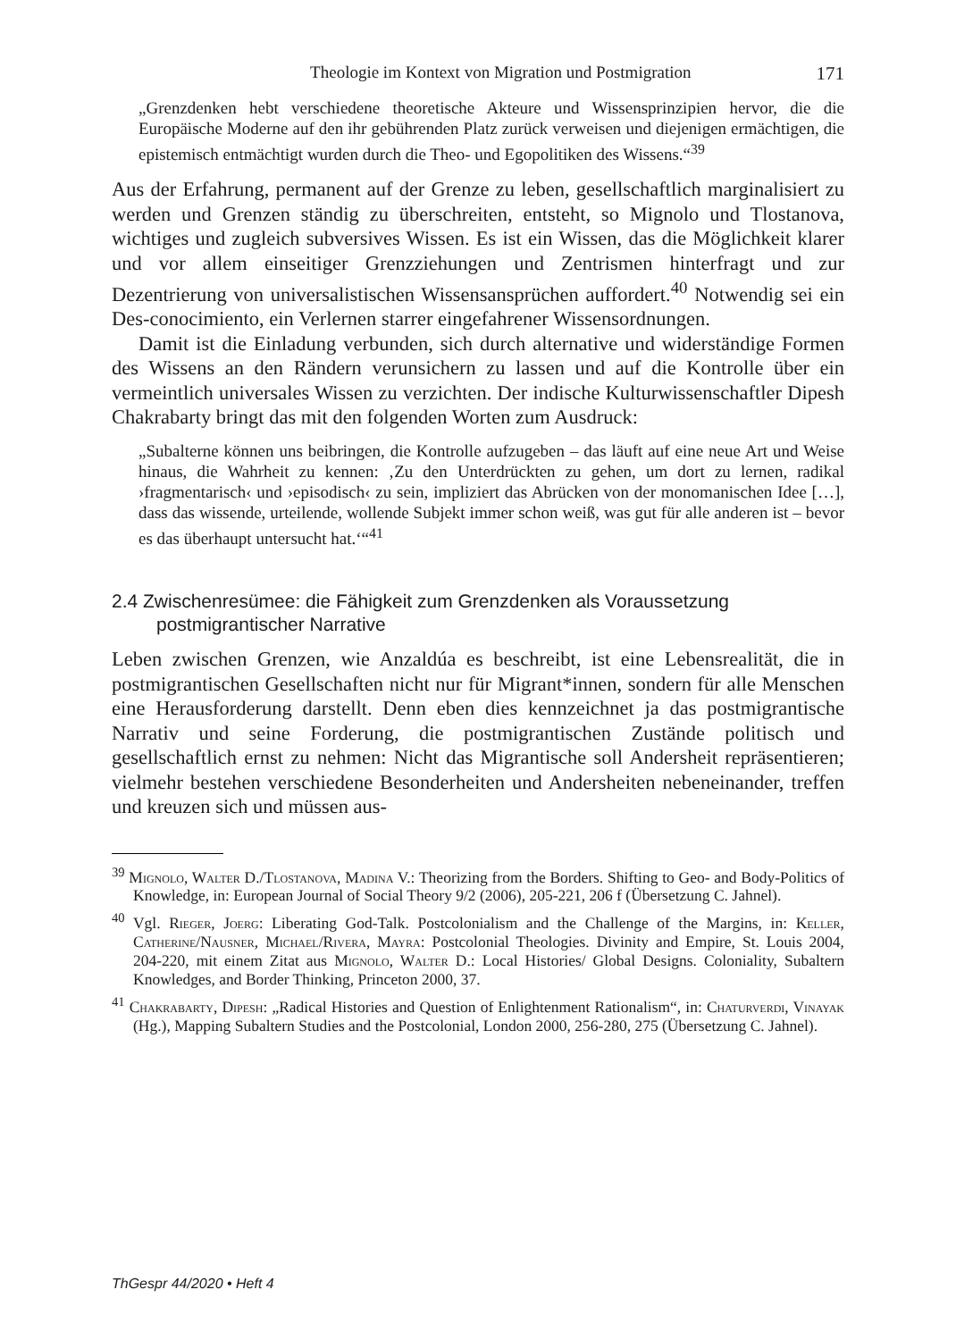Theologie im Kontext von Migration und Postmigration 171
„Grenzdenken hebt verschiedene theoretische Akteure und Wissensprinzipien hervor, die die Europäische Moderne auf den ihr gebührenden Platz zurück verweisen und diejenigen ermächtigen, die epistemisch entmächtigt wurden durch die Theo- und Egopolitiken des Wissens.“<sup>39</sup>
Aus der Erfahrung, permanent auf der Grenze zu leben, gesellschaftlich marginalisiert zu werden und Grenzen ständig zu überschreiten, entsteht, so Mignolo und Tlostanova, wichtiges und zugleich subversives Wissen. Es ist ein Wissen, das die Möglichkeit klarer und vor allem einseitiger Grenzziehungen und Zentrismen hinterfragt und zur Dezentrierung von universalistischen Wissensansprüchen auffordert.<sup>40</sup> Notwendig sei ein Des-conocimiento, ein Verlernen starrer eingefahrener Wissensordnungen.
Damit ist die Einladung verbunden, sich durch alternative und widerständige Formen des Wissens an den Rändern verunsichern zu lassen und auf die Kontrolle über ein vermeintlich universales Wissen zu verzichten. Der indische Kulturwissenschaftler Dipesh Chakrabarty bringt das mit den folgenden Worten zum Ausdruck:
„Subalterne können uns beibringen, die Kontrolle aufzugeben – das läuft auf eine neue Art und Weise hinaus, die Wahrheit zu kennen: ‚Zu den Unterdrückten zu gehen, um dort zu lernen, radikal ›fragmentarisch‹ und ›episodisch‹ zu sein, impliziert das Abrücken von der monomanischen Idee […], dass das wissende, urteilende, wollende Subjekt immer schon weiß, was gut für alle anderen ist – bevor es das überhaupt untersucht hat.‘“<sup>41</sup>
2.4 Zwischenresümee: die Fähigkeit zum Grenzdenken als Voraussetzung postmigrantischer Narrative
Leben zwischen Grenzen, wie Anzaldúa es beschreibt, ist eine Lebensrealität, die in postmigrantischen Gesellschaften nicht nur für Migrant*innen, sondern für alle Menschen eine Herausforderung darstellt. Denn eben dies kennzeichnet ja das postmigrantische Narrativ und seine Forderung, die postmigrantischen Zustände politisch und gesellschaftlich ernst zu nehmen: Nicht das Migrantische soll Andersheit repräsentieren; vielmehr bestehen verschiedene Besonderheiten und Andersheiten nebeneinander, treffen und kreuzen sich und müssen aus-
<sup>39</sup> Mignolo, Walter D./Tlostanova, Madina V.: Theorizing from the Borders. Shifting to Geo- and Body-Politics of Knowledge, in: European Journal of Social Theory 9/2 (2006), 205-221, 206 f (Übersetzung C. Jahnel).
<sup>40</sup> Vgl. Rieger, Joerg: Liberating God-Talk. Postcolonialism and the Challenge of the Margins, in: Keller, Catherine/Nausner, Michael/Rivera, Mayra: Postcolonial Theologies. Divinity and Empire, St. Louis 2004, 204-220, mit einem Zitat aus Mignolo, Walter D.: Local Histories/ Global Designs. Coloniality, Subaltern Knowledges, and Border Thinking, Princeton 2000, 37.
<sup>41</sup> Chakrabarty, Dipesh: „Radical Histories and Question of Enlightenment Rationalism“, in: Chaturverdi, Vinayak (Hg.), Mapping Subaltern Studies and the Postcolonial, London 2000, 256-280, 275 (Übersetzung C. Jahnel).
ThGespr 44/2020 • Heft 4